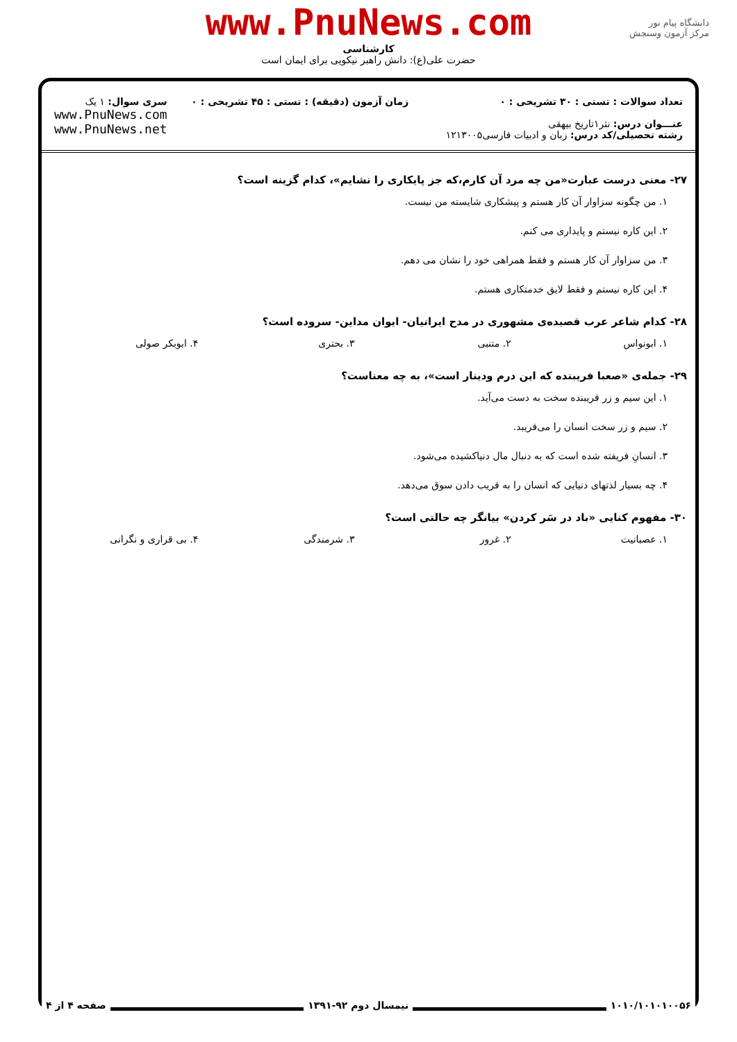www.PnuNews.com
کارشناسی
حضرت علی(ع): دانش راهبر نیکویی برای ایمان است
دانشگاه پیام نور
مرکز آزمون وسنجش
تعداد سوالات : تستی : ۳۰ تشریحی : ۰
عنـــوان درس: نثر۱تاریخ بیهقی
رشته تحصیلی/کد درس: زبان و ادبیات فارسی۱۲۱۳۰۰۵
زمان آزمون (دقیقه) : تستی : ۴۵ تشریحی : ۰
سری سوال: ۱ یک
www.PnuNews.com
www.PnuNews.net
۲۷- معنی درست عبارت«من چه مرد آن کارم،که جز پایکاری را نشایم»، کدام گزینه است؟
۱. من چگونه سزاوار آن کار هستم و پیشکاری شایسته من نیست.
۲. این کاره نیستم و پایداری می کنم.
۳. من سزاوار آن کار هستم و فقط همراهی خود را نشان می دهم.
۴. این کاره نیستم و فقط لایق خدمتکاری هستم.
۲۸- کدام شاعر عرب قصیده‌ی مشهوری در مدح ایرانیان- ایوان مداین- سروده است؟
۱. ابونواس ۲. متنبی ۳. بحتری ۴. ابوبکر صولی
۲۹- جمله‌ی «صعبا فریبنده که این درم ودینار است»، به چه معناست؟
۱. این سیم و زر فریبنده سخت به دست می‌آید.
۲. سیم و زر سخت انسان را می‌فریبد.
۳. انسانِ فریفته شده است که به دنبال مال دنیاکشیده می‌شود.
۴. چه بسیار لذتهای دنیایی که انسان را به فریب دادن سوق می‌دهد.
۳۰- مفهوم کنایی «باد در سَر کردن» بیانگر چه حالتی است؟
۱. عصبانیت ۲. غرور ۳. شرمندگی ۴. بی قراری و نگرانی
۱۰۱۰/۱۰۱۰۱۰۰۵۶ نیمسال دوم ۹۲-۱۳۹۱ صفحه ۴ از ۴